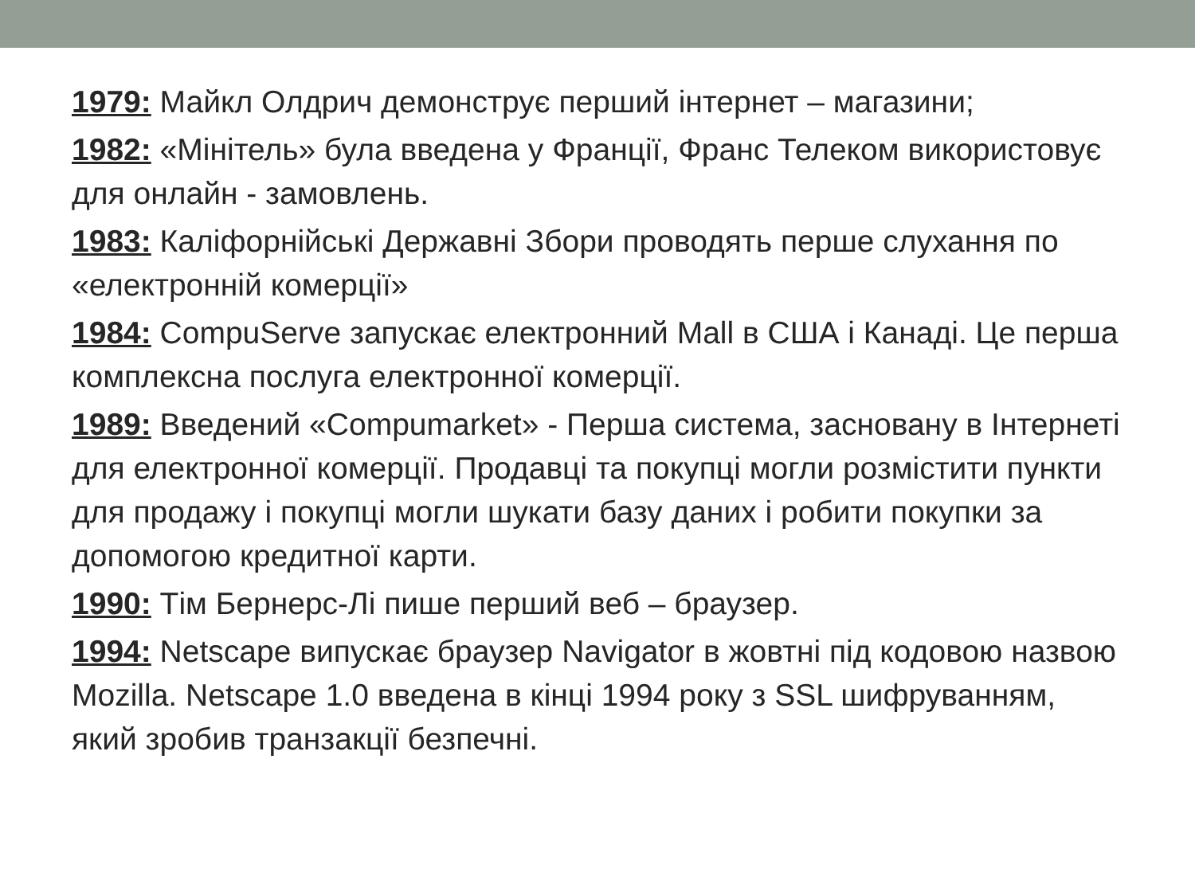1979: Майкл Олдрич демонструє перший інтернет – магазини;
1982: «Мінітель» була введена у Франції, Франс Телеком використовує для онлайн - замовлень.
1983: Каліфорнійські Державні Збори проводять перше слухання по «електронній комерції»
1984: CompuServe запускає електронний Mall в США і Канаді. Це перша комплексна послуга електронної комерції.
1989: Введений «Compumarket» - Перша система, засновану в Інтернеті для електронної комерції. Продавці та покупці могли розмістити пункти для продажу і покупці могли шукати базу даних і робити покупки за допомогою кредитної карти.
1990: Тім Бернерс-Лі пише перший веб – браузер.
1994: Netscape випускає браузер Navigator в жовтні під кодовою назвою Mozilla. Netscape 1.0 введена в кінці 1994 року з SSL шифруванням, який зробив транзакції безпечні.